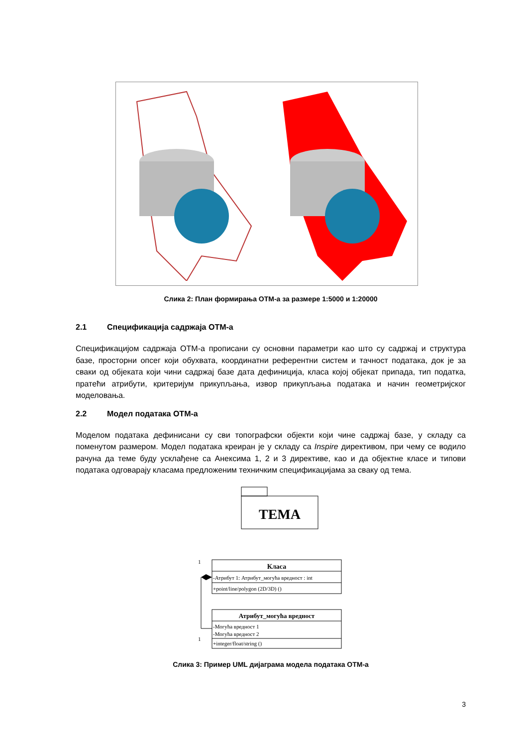Слика 2: План формирања ОТМ-а за размере 1:5000 и 1:20000
2.1 Спецификација садржаја ОТМ-а
Спецификацијом садржаја ОТМ-а прописани су основни параметри као што су садржај и структура базе, просторни опсег који обухвата, координатни референтни систем и тачност података, док је за сваки од објеката који чини садржај базе дата дефиниција, класа којој објекат припада, тип податка, пратећи атрибути, критеријум прикупљања, извор прикупљања података и начин геометријског моделовања.
2.2 Модел података ОТМ-а
Моделом података дефинисани су сви топографски објекти који чине садржај базе, у складу са поменутом размером. Модел података креиран је у складу са Inspire директивом, при чему се водило рачуна да теме буду усклађене са Анексима 1, 2 и 3 директиве, као и да објектне класе и типови података одговарају класама предложеним техничким спецификацијама за сваку од тема.
ТЕМА
1
Класа
-Атрибут 1: Атрибут_могућа вредност : int
+point/line/polygon (2D/3D) ()
Атрибут_могућа вредност
-Могућа вредност 1
-Могућа вредност 2
+integer/float/string ()
1
Слика 3: Пример UML дијаграма модела података ОТМ-а
3